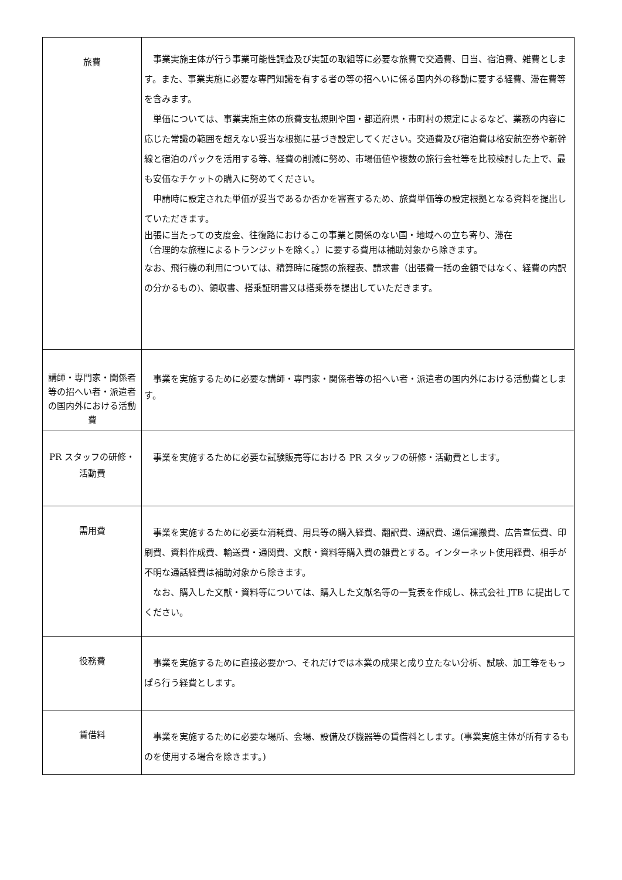| 旅費 | 事業実施主体が行う事業可能性調査及び実証の取組等に必要な旅費で交通費、日当、宿泊費、雑費とします。また、事業実施に必要な専門知識を有する者の等の招へいに係る国内外の移動に要する経費、滞在費等を含みます。 単価については、事業実施主体の旅費支払規則や国・都道府県・市町村の規定によるなど、業務の内容に応じた常識の範囲を超えない妥当な根拠に基づき設定してください。交通費及び宿泊費は格安航空券や新幹線と宿泊のパックを活用する等、経費の削減に努め、市場価値や複数の旅行会社等を比較検討した上で、最も安価なチケットの購入に努めてください。 申請時に設定された単価が妥当であるか否かを審査するため、旅費単価等の設定根拠となる資料を提出していただきます。 出張に当たっての支度金、往復路におけるこの事業と関係のない国・地域への立ち寄り、滞在 （合理的な旅程によるトランジットを除く。）に要する費用は補助対象から除きます。 なお、飛行機の利用については、精算時に確認の旅程表、請求書（出張費一括の金額ではなく、経費の内訳の分かるもの)、領収書、搭乗証明書又は搭乗券を提出していただきます。 |
| 講師・専門家・関係者等の招へい者・派遣者の国内外における活動費 | 事業を実施するために必要な講師・専門家・関係者等の招へい者・派遣者の国内外における活動費とします。 |
| PR スタッフの研修・活動費 | 事業を実施するために必要な試験販売等における PR スタッフの研修・活動費とします。 |
| 需用費 | 事業を実施するために必要な消耗費、用具等の購入経費、翻訳費、通訳費、通信運搬費、広告宣伝費、印刷費、資料作成費、輸送費・通関費、文献・資料等購入費の雑費とする。インターネット使用経費、相手が不明な通話経費は補助対象から除きます。 なお、購入した文献・資料等については、購入した文献名等の一覧表を作成し、株式会社 JTB に提出してください。 |
| 役務費 | 事業を実施するために直接必要かつ、それだけでは本業の成果と成り立たない分析、試験、加工等をもっぱら行う経費とします。 |
| 賃借料 | 事業を実施するために必要な場所、会場、設備及び機器等の賃借料とします。(事業実施主体が所有するものを使用する場合を除きます。) |